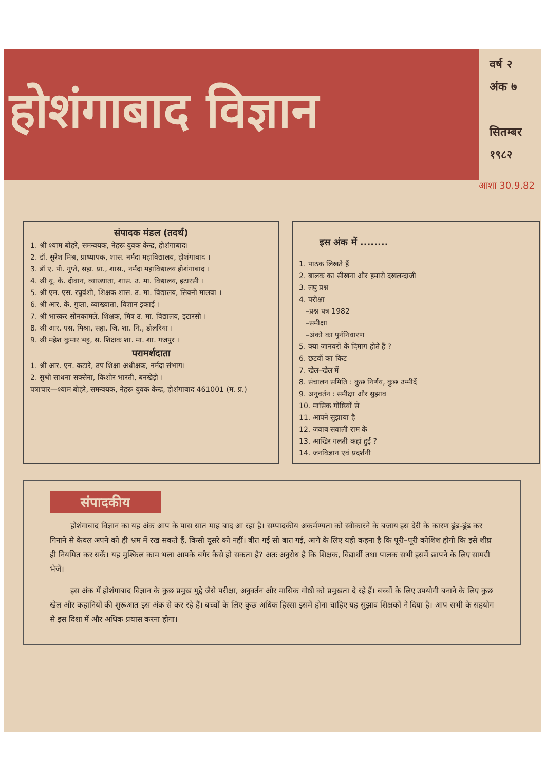होशंगाबाद विज्ञान
वर्ष २
अंक ७
सितम्बर
१९८२
आशा 30.9.82
संपादक मंडल (तदर्थ)
1. श्री श्याम बोहरे, समन्वयक, नेहरू युवक केन्द्र, होशंगाबाद।
2. डॉ. सुरेश मिश्र, प्राध्यापक, शास. नर्मदा महाविद्यालय, होशंगाबाद ।
3. डॉ ए. पी. गुप्ते, सहा. प्रा., शास., नर्मदा महाविद्यालय होशंगाबाद ।
4. श्री यू. के. दीवान, व्याख्याता, शास. उ. मा. विद्यालय, इटारसी ।
5. श्री एम. एस. रघुवंशी, शिक्षक शास. उ. मा. विद्यालय, सिवनी मालवा ।
6. श्री आर. के. गुप्ता, व्याख्याता, विज्ञान इकाई ।
7. श्री भास्कर सोनकामले, शिक्षक, मित्र उ. मा. विद्यालय, इटारसी ।
8. श्री आर. एस. मिश्रा, सहा. जि. शा. नि., डोलरिया ।
9. श्री महेश कुमार भट्ट, स. शिक्षक शा. मा. शा. गजपुर ।
परामर्शदाता
1. श्री आर. एन. कटारे, उप शिक्षा अधीक्षक, नर्मदा संभाग।
2. सुश्री साधना सक्सेना, किशोर भारती, बनखेड़ी ।
पत्राचार—श्याम बोहरे, समन्वयक, नेहरू युवक केन्द्र, होशंगाबाद 461001 (म. प्र.)
इस अंक में ........
1. पाठक लिखते हैं
2. बालक का सीखना और हमारी दखलन्दाजी
3. लघु प्रश्न
4. परीक्षा
–प्रश्न पत्र 1982
–समीक्षा
–अंको का पुर्ननिधारण
5. क्या जानवरों के दिमाग होते हैं ?
6. छटवीं का किट
7. खेल–खेल में
8. संचालन समिति : कुछ निर्णय, कुछ उम्मीदें
9. अनुवर्तन : समीक्षा और सुझाव
10. मासिक गोष्ठियों से
11. आपने सुझाया है
12. जवाब सवाली राम के
13. आखिर गलती कहां हुई ?
14. जनविज्ञान एवं प्रदर्शनी
संपादकीय
होशंगाबाद विज्ञान का यह अंक आप के पास सात माह बाद आ रहा है। सम्पादकीय अकर्मण्यता को स्वीकारने के बजाय इस देरी के कारण ढूंढ-ढूंढ कर गिनाने से केवल अपने को ही भ्रम में रख सकते हैं, किसी दूसरे को नहीं। बीत गई सो बात गई, आगे के लिए यही कहना है कि पूरी–पूरी कोशिश होगी कि इसे शीघ्र ही नियमित कर सकें। यह मुश्किल काम भला आपके बगैर कैसे हो सकता है? अतः अनुरोध है कि शिक्षक, विद्यार्थी तथा पालक सभी इसमें छापने के लिए सामग्री भेजें।
इस अंक में होशंगाबाद विज्ञान के कुछ प्रमुख मुद्दे जैसे परीक्षा, अनुवर्तन और मासिक गोष्ठी को प्रमुखता दे रहे हैं। बच्चों के लिए उपयोगी बनाने के लिए कुछ खेल और कहानियों की शुरूआत इस अंक से कर रहे हैं। बच्चों के लिए कुछ अधिक हिस्सा इसमें होना चाहिए यह सुझाव शिक्षकों ने दिया है। आप सभी के सहयोग से इस दिशा में और अधिक प्रयास करना होगा।